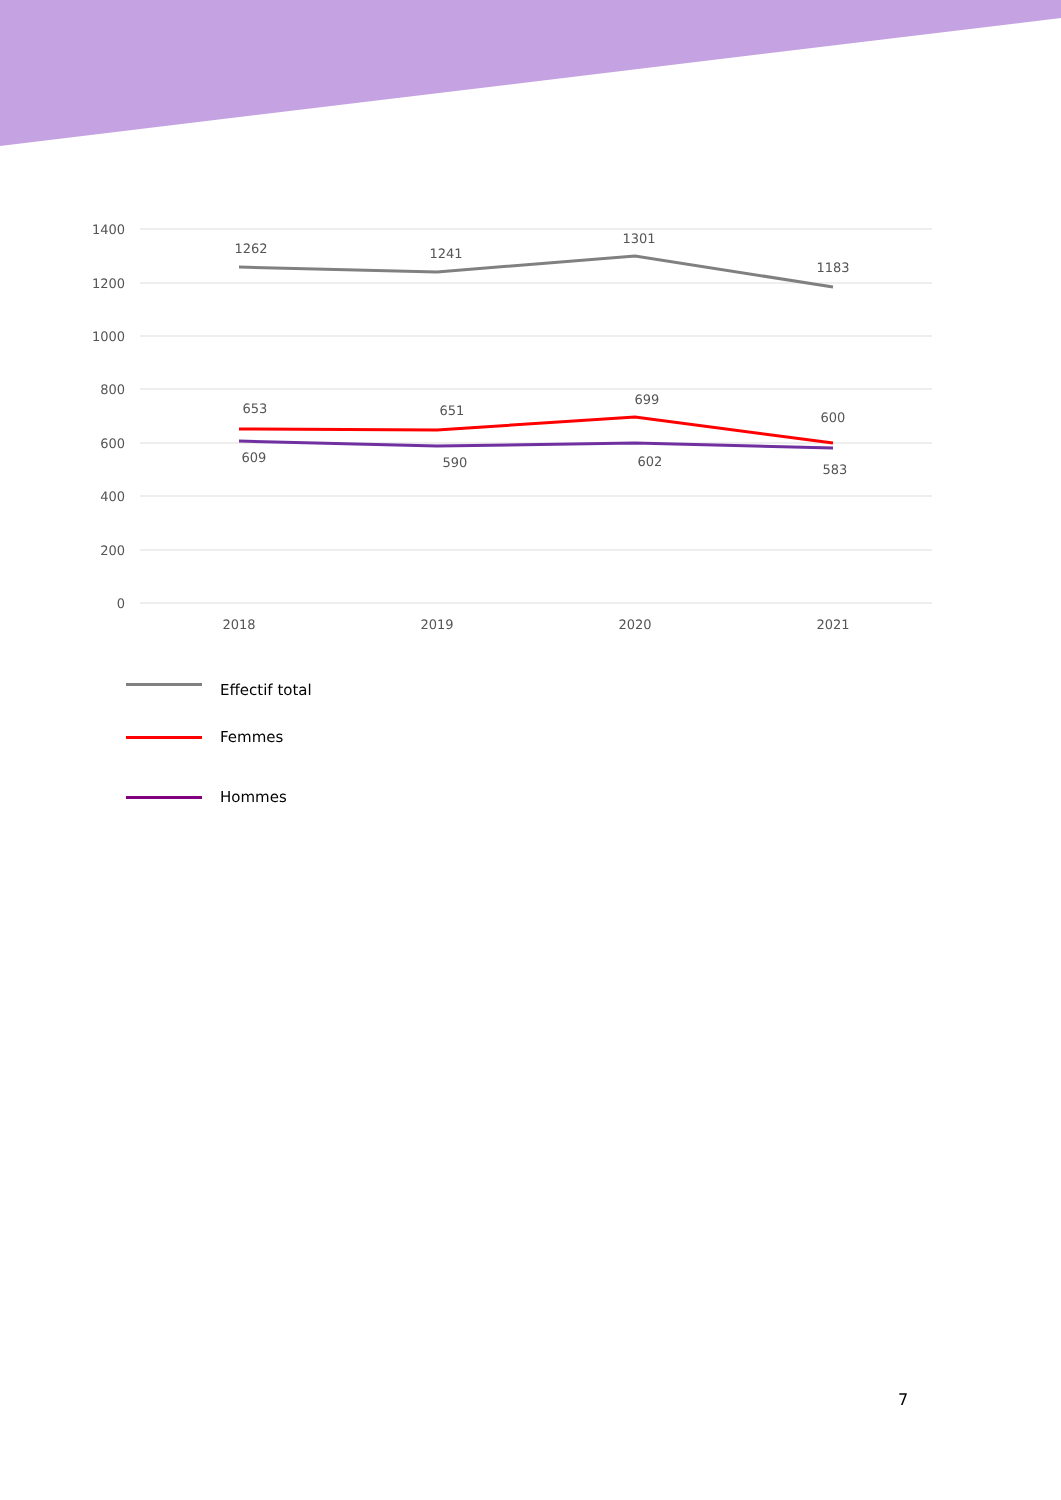1400
1200
1000
800
600
400
200
0
2018
2019
2020
2021
1262
1241
1301
1183
653
651
699
600
609
590
602
583
Effectif total
Femmes
Hommes
7